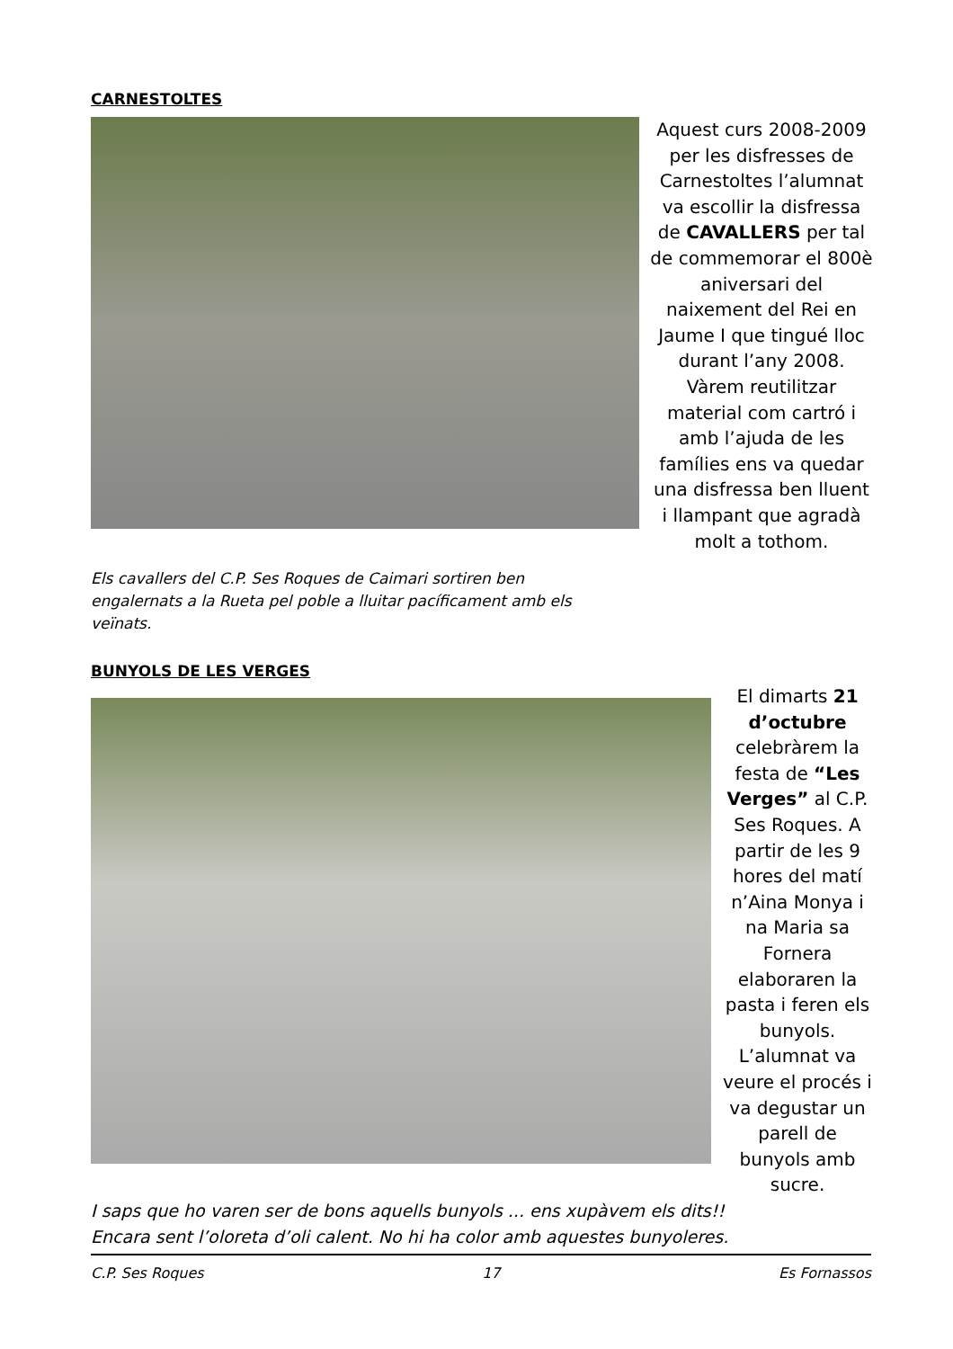CARNESTOLTES
Aquest curs 2008-2009 per les disfresses de Carnestoltes l’alumnat va escollir la disfressa de CAVALLERS per tal de commemorar el 800è aniversari del naixement del Rei en Jaume I que tingué lloc durant l’any 2008. Vàrem reutilitzar material com cartró i amb l’ajuda de les famílies ens va quedar una disfressa ben lluent i llampant que agradà molt a tothom.
Els cavallers del C.P. Ses Roques de Caimari sortiren ben engalernats a la Rueta pel poble a lluitar pacíficament amb els veïnats.
BUNYOLS DE LES VERGES
El dimarts 21 d’octubre celebràrem la festa de “Les Verges” al C.P. Ses Roques. A partir de les 9 hores del matí n’Aina Monya i na Maria sa Fornera elaboraren la pasta i feren els bunyols. L’alumnat va veure el procés i va degustar un parell de bunyols amb sucre.
I saps que ho varen ser de bons aquells bunyols ... ens xupàvem els dits!!
Encara sent l’oloreta d’oli calent. No hi ha color amb aquestes bunyoleres.
C.P. Ses Roques 17 Es Fornassos